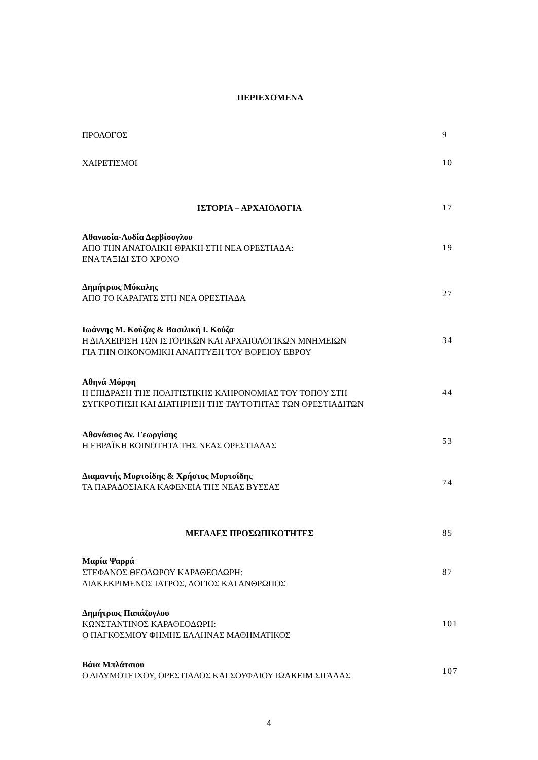ΠΕΡΙΕΧΟΜΕΝΑ
ΠΡΟΛΟΓΟΣ
9
ΧΑΙΡΕΤΙΣΜΟΙ
10
ΙΣΤΟΡΙΑ – ΑΡΧΑΙΟΛΟΓΙΑ
17
Αθανασία-Λυδία Δερβίσογλου
ΑΠΟ ΤΗΝ ΑΝΑΤΟΛΙΚΗ ΘΡΑΚΗ ΣΤΗ ΝΕΑ ΟΡΕΣΤΙΑΔΑ:
ΕΝΑ ΤΑΞΙΔΙ ΣΤΟ ΧΡΟΝΟ
19
Δημήτριος Μόκαλης
ΑΠΟ ΤΟ ΚΑΡΑΓΑΤΣ ΣΤΗ ΝΕΑ ΟΡΕΣΤΙΑΔΑ
27
Ιωάννης Μ. Κούζας & Βασιλική Ι. Κούζα
Η ΔΙΑΧΕΙΡΙΣΗ ΤΩΝ ΙΣΤΟΡΙΚΩΝ ΚΑΙ ΑΡΧΑΙΟΛΟΓΙΚΩΝ ΜΝΗΜΕΙΩΝ
ΓΙΑ ΤΗΝ ΟΙΚΟΝΟΜΙΚΗ ΑΝΑΠΤΥΞΗ ΤΟΥ ΒΟΡΕΙΟΥ ΕΒΡΟΥ
34
Αθηνά Μόρφη
Η ΕΠΙΔΡΑΣΗ ΤΗΣ ΠΟΛΙΤΙΣΤΙΚΗΣ ΚΛΗΡΟΝΟΜΙΑΣ ΤΟΥ ΤΟΠΟΥ ΣΤΗ
ΣΥΓΚΡΟΤΗΣΗ ΚΑΙ ΔΙΑΤΗΡΗΣΗ ΤΗΣ ΤΑΥΤΟΤΗΤΑΣ ΤΩΝ ΟΡΕΣΤΙΑΔΙΤΩΝ
44
Αθανάσιος Αν. Γεωργίσης
Η ΕΒΡΑΪΚΗ ΚΟΙΝΟΤΗΤΑ ΤΗΣ ΝΕΑΣ ΟΡΕΣΤΙΑΔΑΣ
53
Διαμαντής Μυρτσίδης & Χρήστος Μυρτσίδης
ΤΑ ΠΑΡΑΔΟΣΙΑΚΑ ΚΑΦΕΝΕΙΑ ΤΗΣ ΝΕΑΣ ΒΥΣΣΑΣ
74
ΜΕΓΑΛΕΣ ΠΡΟΣΩΠΙΚΟΤΗΤΕΣ
85
Μαρία Ψαρρά
ΣΤΕΦΑΝΟΣ ΘΕΟΔΩΡΟΥ ΚΑΡΑΘΕΟΔΩΡΗ:
ΔΙΑΚΕΚΡΙΜΕΝΟΣ ΙΑΤΡΟΣ, ΛΟΓΙΟΣ ΚΑΙ ΑΝΘΡΩΠΟΣ
87
Δημήτριος Παπάζογλου
ΚΩΝΣΤΑΝΤΙΝΟΣ ΚΑΡΑΘΕΟΔΩΡΗ:
Ο ΠΑΓΚΟΣΜΙΟΥ ΦΗΜΗΣ ΕΛΛΗΝΑΣ ΜΑΘΗΜΑΤΙΚΟΣ
101
Βάια Μπλάτσιου
Ο ΔΙΔΥΜΟΤΕΙΧΟΥ, ΟΡΕΣΤΙΑΔΟΣ ΚΑΙ ΣΟΥΦΛΙΟΥ ΙΩΑΚΕΙΜ ΣΙΓΑΛΑΣ
107
4